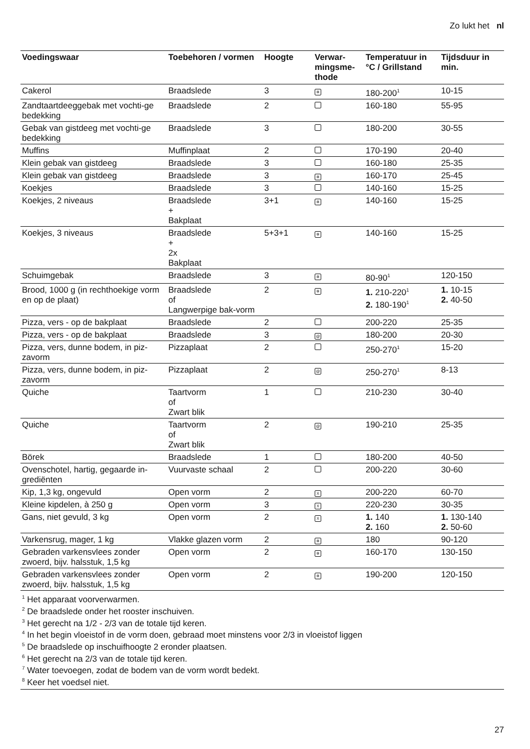Zo lukt het nl
| Voedingswaar | Toebehoren / vormen | Hoogte | Verwar- mingsme- thode | Temperatuur in °C / Grillstand | Tijdsduur in min. |
| --- | --- | --- | --- | --- | --- |
| Cakerol | Braadslede | 3 | ✲ | 180-200<sup>1</sup> | 10-15 |
| Zandtaartdeeggebak met vochti-ge bedekking | Braadslede | 2 | | 160-180 | 55-95 |
| Gebak van gistdeeg met vochti-ge bedekking | Braadslede | 3 | | 180-200 | 30-55 |
| Muffins | Muffinplaat | 2 | | 170-190 | 20-40 |
| Klein gebak van gistdeeg | Braadslede | 3 | | 160-180 | 25-35 |
| Klein gebak van gistdeeg | Braadslede | 3 | ✲ | 160-170 | 25-45 |
| Koekjes | Braadslede | 3 | | 140-160 | 15-25 |
| Koekjes, 2 niveaus | Braadslede + Bakplaat | 3+1 | ✲ | 140-160 | 15-25 |
| Koekjes, 3 niveaus | Braadslede + 2x Bakplaat | 5+3+1 | ✲ | 140-160 | 15-25 |
| Schuimgebak | Braadslede | 3 | ✲ | 80-90<sup>1</sup> | 120-150 |
| Brood, 1000 g (in rechthoekige vorm en op de plaat) | Braadslede of Langwerpige bak-vorm | 2 | ✲ | 1. 210-220<sup>1</sup> 2. 180-190<sup>1</sup> | 1. 10-15 2. 40-50 |
| Pizza, vers - op de bakplaat | Braadslede | 2 | | 200-220 | 25-35 |
| Pizza, vers - op de bakplaat | Braadslede | 3 | @ | 180-200 | 20-30 |
| Pizza, vers, dunne bodem, in piz-zavorm | Pizzaplaat | 2 | | 250-270<sup>1</sup> | 15-20 |
| Pizza, vers, dunne bodem, in piz-zavorm | Pizzaplaat | 2 | @ | 250-270<sup>1</sup> | 8-13 |
| Quiche | Taartvorm of Zwart blik | 1 | | 210-230 | 30-40 |
| Quiche | Taartvorm of Zwart blik | 2 | @ | 190-210 | 25-35 |
| Börek | Braadslede | 1 | | 180-200 | 40-50 |
| Ovenschotel, hartig, gegaarde in-grediënten | Vuurvaste schaal | 2 | | 200-220 | 30-60 |
| Kip, 1,3 kg, ongevuld | Open vorm | 2 | X | 200-220 | 60-70 |
| Kleine kipdelen, à 250 g | Open vorm | 3 | X | 220-230 | 30-35 |
| Gans, niet gevuld, 3 kg | Open vorm | 2 | X | 1. 140 2. 160 | 1. 130-140 2. 50-60 |
| Varkensrug, mager, 1 kg | Vlakke glazen vorm | 2 | ✲ | 180 | 90-120 |
| Gebraden varkensvlees zonder zwoerd, bijv. halsstuk, 1,5 kg | Open vorm | 2 | ✲ | 160-170 | 130-150 |
| Gebraden varkensvlees zonder zwoerd, bijv. halsstuk, 1,5 kg | Open vorm | 2 | ✲ | 190-200 | 120-150 |
<sup>1</sup> Het apparaat voorverwarmen.
<sup>2</sup> De braadslede onder het rooster inschuiven.
<sup>3</sup> Het gerecht na 1/2 - 2/3 van de totale tijd keren.
<sup>4</sup> In het begin vloeistof in de vorm doen, gebraad moet minstens voor 2/3 in vloeistof liggen
<sup>5</sup> De braadslede op inschuifhoogte 2 eronder plaatsen.
<sup>6</sup> Het gerecht na 2/3 van de totale tijd keren.
<sup>7</sup> Water toevoegen, zodat de bodem van de vorm wordt bedekt.
<sup>8</sup> Keer het voedsel niet.
27